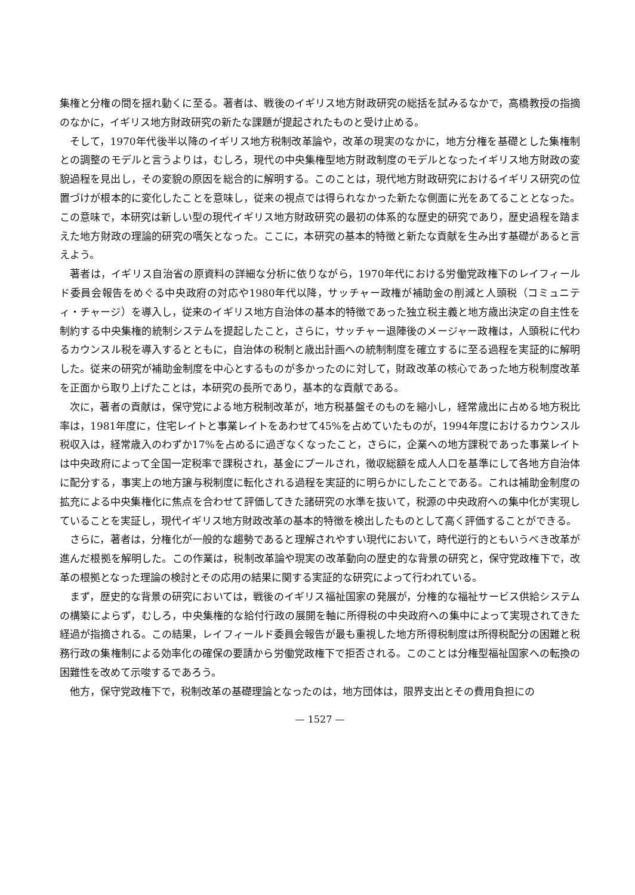集権と分権の間を揺れ動くに至る。著者は、戦後のイギリス地方財政研究の総括を試みるなかで，高橋教授の指摘のなかに，イギリス地方財政研究の新たな課題が提起されたものと受け止める。
そして，1970年代後半以降のイギリス地方税制改革論や，改革の現実のなかに，地方分権を基礎とした集権制との調整のモデルと言うよりは，むしろ，現代の中央集権型地方財政制度のモデルとなったイギリス地方財政の変貌過程を見出し，その変貌の原因を総合的に解明する。このことは，現代地方財政研究におけるイギリス研究の位置づけが根本的に変化したことを意味し，従来の視点では得られなかった新たな側面に光をあてることとなった。この意味で，本研究は新しい型の現代イギリス地方財政研究の最初の体系的な歴史的研究であり，歴史過程を踏まえた地方財政の理論的研究の嚆矢となった。ここに，本研究の基本的特徴と新たな貢献を生み出す基礎があると言えよう。
著者は，イギリス自治省の原資料の詳細な分析に依りながら，1970年代における労働党政権下のレイフィールド委員会報告をめぐる中央政府の対応や1980年代以降，サッチャー政権が補助金の削減と人頭税（コミュニティ・チャージ）を導入し，従来のイギリス地方自治体の基本的特徴であった独立税主義と地方歳出決定の自主性を制約する中央集権的統制システムを提起したこと，さらに，サッチャー退陣後のメージャー政権は，人頭税に代わるカウンスル税を導入するとともに，自治体の税制と歳出計画への統制制度を確立するに至る過程を実証的に解明した。従来の研究が補助金制度を中心とするものが多かったのに対して，財政改革の核心であった地方税制度改革を正面から取り上げたことは，本研究の長所であり，基本的な貢献である。
次に，著者の貢献は，保守党による地方税制改革が，地方税基盤そのものを縮小し，経常歳出に占める地方税比率は，1981年度に，住宅レイトと事業レイトをあわせて45%を占めていたものが，1994年度におけるカウンスル税収入は，経常歳入のわずか17%を占めるに過ぎなくなったこと，さらに，企業への地方課税であった事業レイトは中央政府によって全国一定税率で課税され，基金にプールされ，徴収総額を成人人口を基準にして各地方自治体に配分する，事実上の地方譲与税制度に転化される過程を実証的に明らかにしたことである。これは補助金制度の拡充による中央集権化に焦点を合わせて評価してきた諸研究の水準を抜いて，税源の中央政府への集中化が実現していることを実証し，現代イギリス地方財政改革の基本的特徴を検出したものとして高く評価することができる。
さらに，著者は，分権化が一般的な趨勢であると理解されやすい現代において，時代逆行的ともいうべき改革が進んだ根拠を解明した。この作業は，税制改革論や現実の改革動向の歴史的な背景の研究と，保守党政権下で，改革の根拠となった理論の検討とその応用の結果に関する実証的な研究によって行われている。
まず，歴史的な背景の研究においては，戦後のイギリス福祉国家の発展が，分権的な福祉サービス供給システムの構築によらず，むしろ，中央集権的な給付行政の展開を軸に所得税の中央政府への集中によって実現されてきた経過が指摘される。この結果，レイフィールド委員会報告が最も重視した地方所得税制度は所得税配分の困難と税務行政の集権制による効率化の確保の要請から労働党政権下で拒否される。このことは分権型福祉国家への転換の困難性を改めて示唆するであろう。
他方，保守党政権下で，税制改革の基礎理論となったのは，地方団体は，限界支出とその費用負担にの
— 1527 —